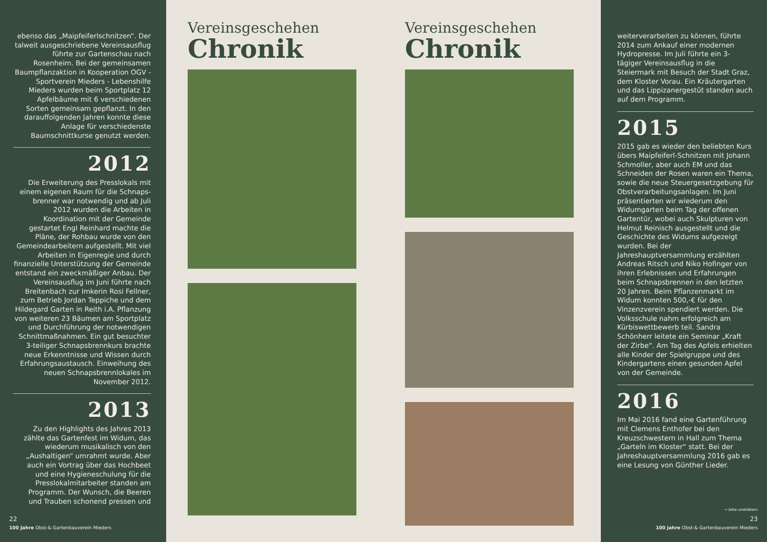ebenso das „Maipfeiferlschnitzen“. Der talweit ausgeschriebene Vereins­ausflug führte zur Gartenschau nach Rosenheim. Bei der gemeinsamen Baumpflanzaktion in Kooperation OGV - Sportverein Mieders - Lebenshilfe Mieders wurden beim Sportplatz 12 Apfelbäume mit 6 verschiedenen Sorten gemeinsam gepflanzt. In den darauffolgenden Jahren konnte diese Anlage für verschiedenste Baumschnittkurse genutzt werden.
2012
Die Erweiterung des Presslokals mit einem eigenen Raum für die Schnaps­brenner war notwendig und ab Juli 2012 wurden die Arbeiten in Koordination mit der Gemeinde gestartet Engl Reinhard machte die Pläne, der Roh­bau wurde von den Gemeinde­arbeitern aufgestellt. Mit viel Arbeiten in Eigenregie und durch finanzielle Unterstützung der Gemeinde entstand ein zweckmäßiger Anbau. Der Vereins­ausflug im Juni führte nach Breitenbach zur Imkerin Rosi Fellner, zum Betrieb Jordan Teppiche und dem Hildegard Garten in Reith i.A. Pflanzung von weiteren 23 Bäumen am Sportplatz und Durchführung der notwendigen Schnittmaßnahmen. Ein gut besuchter 3-teiliger Schnapsbrennkurs brachte neue Erkenntnisse und Wissen durch Erfahrungsaustausch. Einweihung des neuen Schnapsbrennlokales im November 2012.
2013
Zu den Highlights des Jahres 2013 zählte das Gartenfest im Widum, das wiederum musikalisch von den „Aushaltigen“ umrahmt wurde. Aber auch ein Vortrag über das Hochbeet und eine Hygieneschulung für die Presslokalmitarbeiter standen am Programm. Der Wunsch, die Beeren und Trauben schonend pressen und
22
100 Jahre Obst-& Gartenbauverein Mieders
Vereinsgeschehen
Chronik
Vereinsgeschehen
Chronik
weiterverarbeiten zu können, führte 2014 zum Ankauf einer modernen Hydropresse. Im Juli führte ein 3-tägiger Vereinsausflug in die Steiermark mit Besuch der Stadt Graz, dem Kloster Vorau. Ein Kräutergarten und das Lippizanergestüt standen auch auf dem Programm.
2015
2015 gab es wieder den beliebten Kurs übers Maipfeiferl-Schnitzen mit Johann Schmoller, aber auch EM und das Schneiden der Rosen waren ein Thema, sowie die neue Steuergesetzgebung für Obstverarbeitungsanlagen. Im Juni präsentierten wir wiederum den Widumgarten beim Tag der offenen Gartentür, wobei auch Skulpturen von Helmut Reinisch ausgestellt und die Geschichte des Widums aufgezeigt wurden. Bei der Jahreshauptversammlung erzählten Andreas Ritsch und Niko Hofinger von ihren Erlebnissen und Erfahrungen beim Schnapsbrennen in den letzten 20 Jahren. Beim Pflanzenmarkt im Widum konnten 500,-€ für den Vinzenzverein spendiert werden. Die Volksschule nahm erfolgreich am Kürbiswettbewerb teil. Sandra Schönherr leitete ein Seminar „Kraft der Zirbe“. Am Tag des Apfels erhielten alle Kinder der Spielgruppe und des Kindergartens einen gesunden Apfel von der Gemeinde.
2016
Im Mai 2016 fand eine Gartenführung mit Clemens Enthofer bei den Kreuzschwestern in Hall zum Thema „Garteln im Kloster“ statt. Bei der Jahreshauptversammlung 2016 gab es eine Lesung von Günther Lieder.
→ bitte umblättern
23
100 Jahre Obst-& Gartenbauverein Mieders